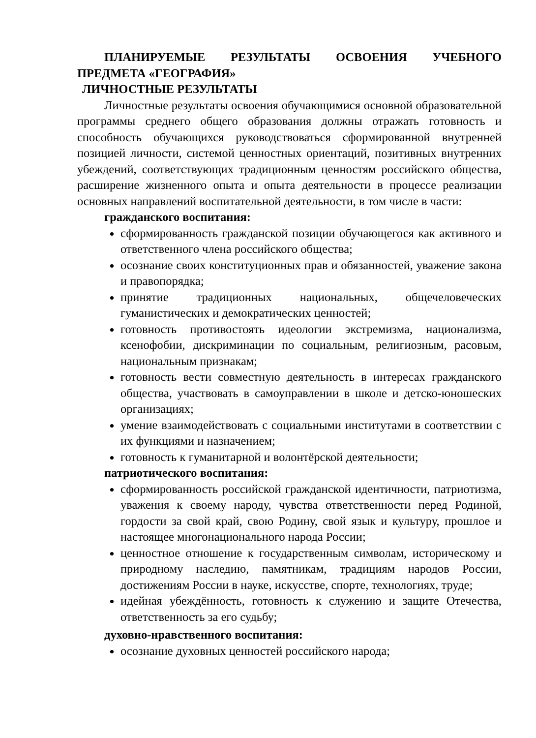ПЛАНИРУЕМЫЕ РЕЗУЛЬТАТЫ ОСВОЕНИЯ УЧЕБНОГО ПРЕДМЕТА «ГЕОГРАФИЯ»
ЛИЧНОСТНЫЕ РЕЗУЛЬТАТЫ
Личностные результаты освоения обучающимися основной образовательной программы среднего общего образования должны отражать готовность и способность обучающихся руководствоваться сформированной внутренней позицией личности, системой ценностных ориентаций, позитивных внутренних убеждений, соответствующих традиционным ценностям российского общества, расширение жизненного опыта и опыта деятельности в процессе реализации основных направлений воспитательной деятельности, в том числе в части:
гражданского воспитания:
сформированность гражданской позиции обучающегося как активного и ответственного члена российского общества;
осознание своих конституционных прав и обязанностей, уважение закона и правопорядка;
принятие традиционных национальных, общечеловеческих гуманистических и демократических ценностей;
готовность противостоять идеологии экстремизма, национализма, ксенофобии, дискриминации по социальным, религиозным, расовым, национальным признакам;
готовность вести совместную деятельность в интересах гражданского общества, участвовать в самоуправлении в школе и детско-юношеских организациях;
умение взаимодействовать с социальными институтами в соответствии с их функциями и назначением;
готовность к гуманитарной и волонтёрской деятельности;
патриотического воспитания:
сформированность российской гражданской идентичности, патриотизма, уважения к своему народу, чувства ответственности перед Родиной, гордости за свой край, свою Родину, свой язык и культуру, прошлое и настоящее многонационального народа России;
ценностное отношение к государственным символам, историческому и природному наследию, памятникам, традициям народов России, достижениям России в науке, искусстве, спорте, технологиях, труде;
идейная убеждённость, готовность к служению и защите Отечества, ответственность за его судьбу;
духовно-нравственного воспитания:
осознание духовных ценностей российского народа;